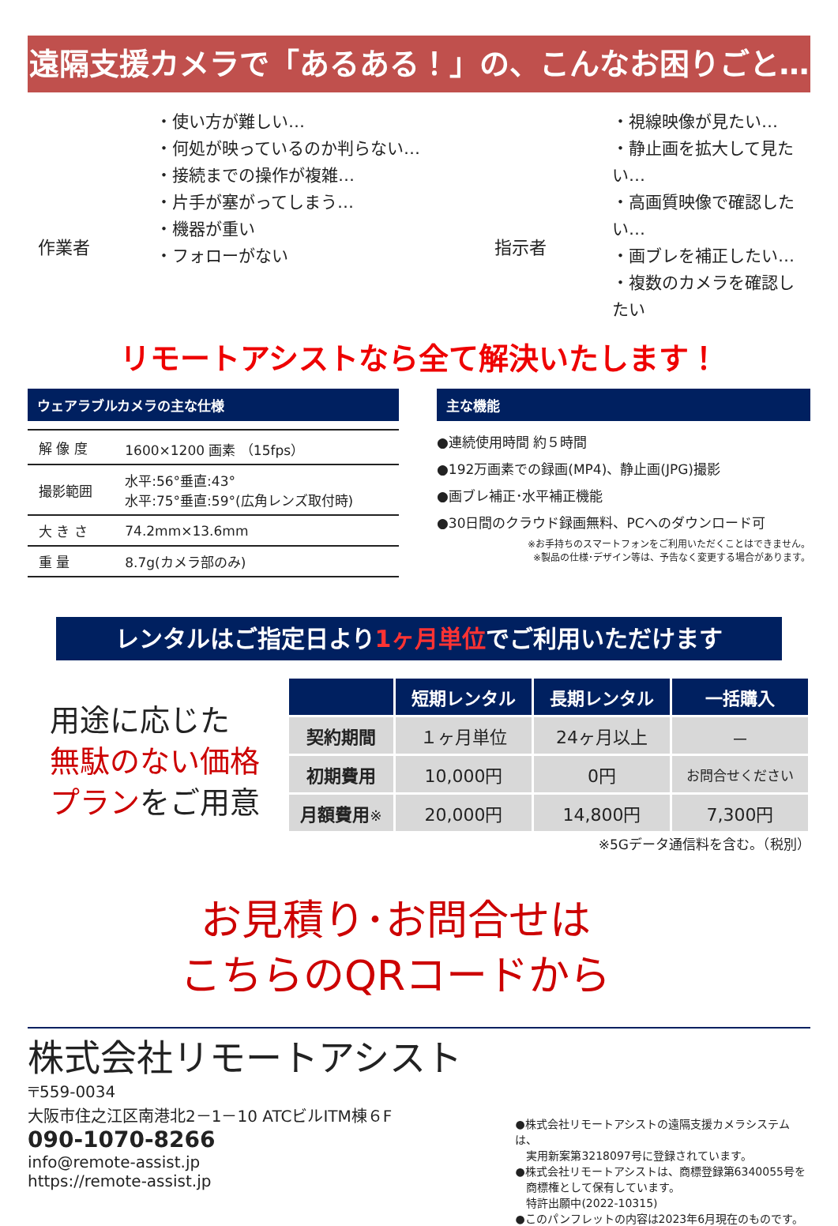遠隔支援カメラで「あるある！」の、こんなお困りごと…
作業者
・使い方が難しい…
・何処が映っているのか判らない…
・接続までの操作が複雑…
・片手が塞がってしまう…
・機器が重い
・フォローがない
指示者
・視線映像が見たい…
・静止画を拡大して見たい…
・高画質映像で確認したい…
・画ブレを補正したい…
・複数のカメラを確認したい
リモートアシストなら全て解決いたします！
ウェアラブルカメラの主な仕様
| 解 像 度 | 1600×1200 画素 （15fps） |
| 撮影範囲 | 水平:56°垂直:43° 水平:75°垂直:59°(広角レンズ取付時) |
| 大 き さ | 74.2mm×13.6mm |
| 重 量 | 8.7g(カメラ部のみ) |
主な機能
●連続使用時間 約５時間
●192万画素での録画(MP4)、静止画(JPG)撮影
●画ブレ補正･水平補正機能
●30日間のクラウド録画無料、PCへのダウンロード可
※お手持ちのスマートフォンをご利用いただくことはできません。
※製品の仕様･デザイン等は、予告なく変更する場合があります。
レンタルはご指定日より1ヶ月単位でご利用いただけます
用途に応じた
無駄のない価格
プランをご用意
| | 短期レンタル | 長期レンタル | 一括購入 |
| --- | --- | --- | --- |
| 契約期間 | １ヶ月単位 | 24ヶ月以上 | － |
| 初期費用 | 10,000円 | 0円 | お問合せください |
| 月額費用 ※ | 20,000円 | 14,800円 | 7,300円 |
※5Gデータ通信料を含む。（税別）
お見積り･お問合せは
こちらのQRコードから
株式会社リモートアシスト
〒559-0034
大阪市住之江区南港北2－1－10 ATCビルITM棟６F
090-1070-8266
info@remote-assist.jp
https://remote-assist.jp
●株式会社リモートアシストの遠隔支援カメラシステムは、
　実用新案第3218097号に登録されています。
●株式会社リモートアシストは、商標登録第6340055号を
　商標権として保有しています。
　特許出願中(2022-10315)
●このパンフレットの内容は2023年6月現在のものです。